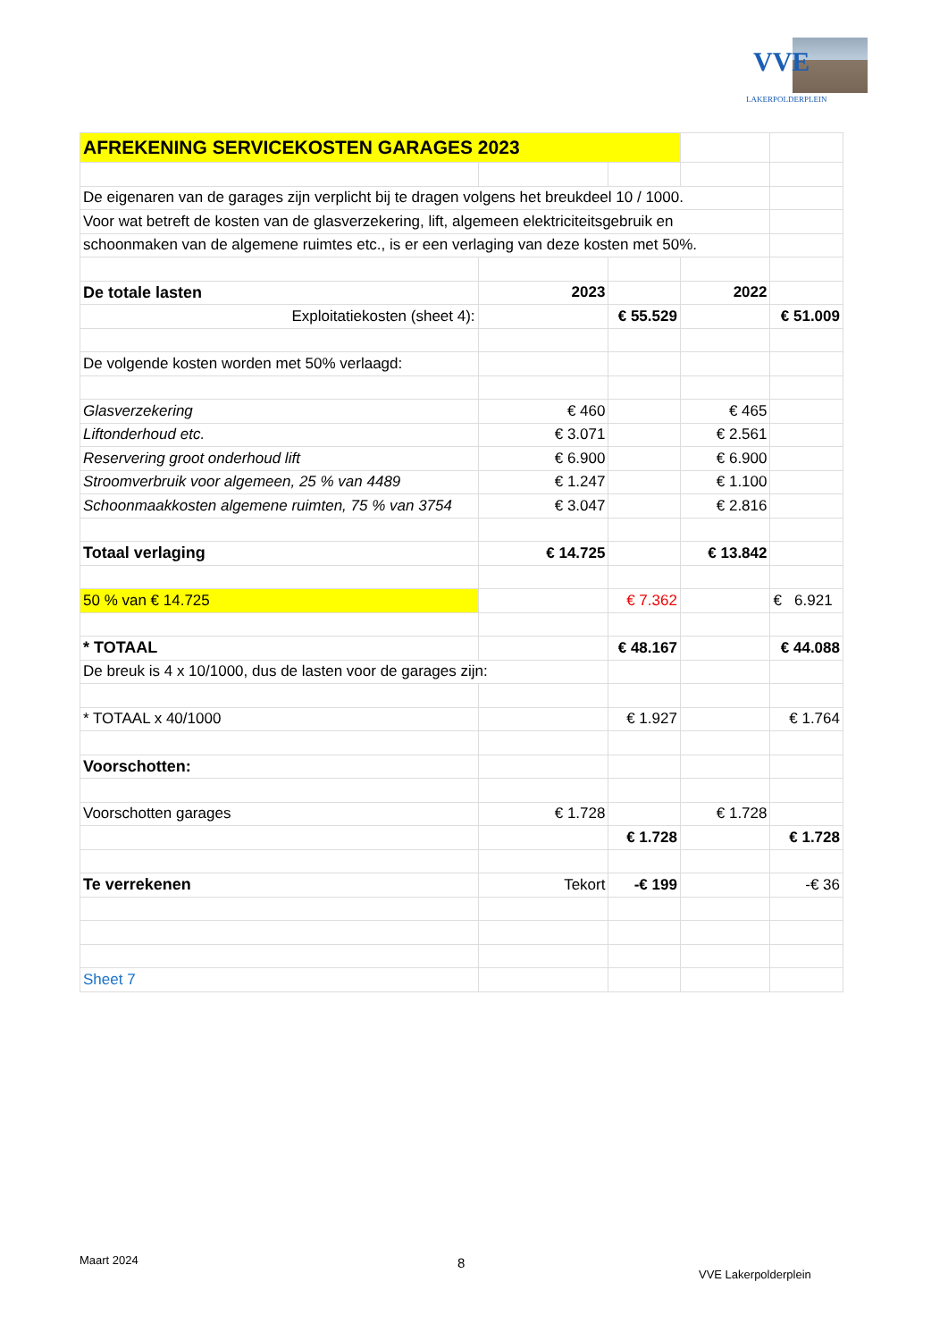VVE
LAKERPOLDERPLEIN
| AFREKENING SERVICEKOSTEN GARAGES 2023 | | | | |
| De eigenaren van de garages zijn verplicht bij te dragen volgens het breukdeel 10 / 1000. | | | | |
| Voor wat betreft de kosten van de glasverzekering, lift, algemeen elektriciteitsgebruik en | | | | |
| schoonmaken van de algemene ruimtes etc., is er een verlaging van deze kosten met 50%. | | | | |
| De totale lasten | 2023 | | 2022 | |
| Exploitatiekosten (sheet 4): | | € 55.529 | | € 51.009 |
| De volgende kosten worden met 50% verlaagd: | | | | |
| Glasverzekering | € 460 | | € 465 | |
| Liftonderhoud etc. | € 3.071 | | € 2.561 | |
| Reservering groot onderhoud lift | € 6.900 | | € 6.900 | |
| Stroomverbruik voor algemeen, 25 % van 4489 | € 1.247 | | € 1.100 | |
| Schoonmaakkosten algemene ruimten, 75 % van 3754 | € 3.047 | | € 2.816 | |
| Totaal verlaging | € 14.725 | | € 13.842 | |
| 50 % van € 14.725 | | € 7.362 | | € 6.921 |
| * TOTAAL | | € 48.167 | | € 44.088 |
| De breuk is 4 x 10/1000, dus de lasten voor de garages zijn: | | | | |
| * TOTAAL x 40/1000 | | € 1.927 | | € 1.764 |
| Voorschotten: | | | | |
| Voorschotten garages | € 1.728 | | € 1.728 | |
| | | € 1.728 | | € 1.728 |
| Te verrekenen | Tekort | -€ 199 | | -€ 36 |
| Sheet 7 | | | | |
Maart 2024 8
VVE Lakerpolderplein